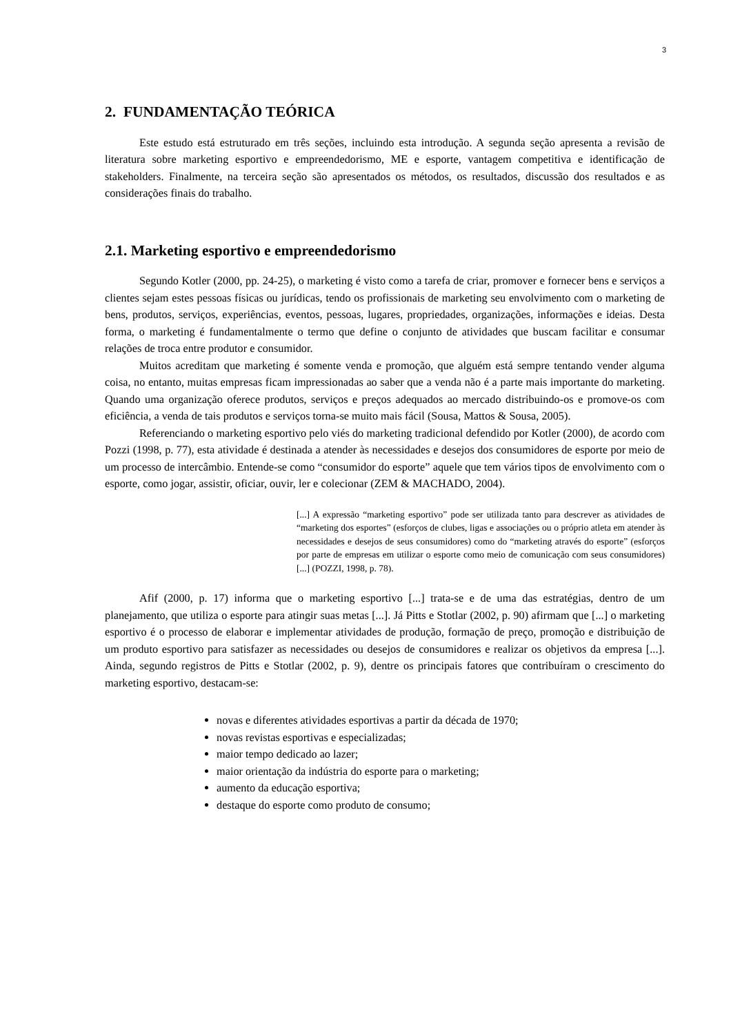3
2. FUNDAMENTAÇÃO TEÓRICA
Este estudo está estruturado em três seções, incluindo esta introdução. A segunda seção apresenta a revisão de literatura sobre marketing esportivo e empreendedorismo, ME e esporte, vantagem competitiva e identificação de stakeholders. Finalmente, na terceira seção são apresentados os métodos, os resultados, discussão dos resultados e as considerações finais do trabalho.
2.1. Marketing esportivo e empreendedorismo
Segundo Kotler (2000, pp. 24-25), o marketing é visto como a tarefa de criar, promover e fornecer bens e serviços a clientes sejam estes pessoas físicas ou jurídicas, tendo os profissionais de marketing seu envolvimento com o marketing de bens, produtos, serviços, experiências, eventos, pessoas, lugares, propriedades, organizações, informações e ideias. Desta forma, o marketing é fundamentalmente o termo que define o conjunto de atividades que buscam facilitar e consumar relações de troca entre produtor e consumidor.
Muitos acreditam que marketing é somente venda e promoção, que alguém está sempre tentando vender alguma coisa, no entanto, muitas empresas ficam impressionadas ao saber que a venda não é a parte mais importante do marketing. Quando uma organização oferece produtos, serviços e preços adequados ao mercado distribuindo-os e promove-os com eficiência, a venda de tais produtos e serviços torna-se muito mais fácil (Sousa, Mattos & Sousa, 2005).
Referenciando o marketing esportivo pelo viés do marketing tradicional defendido por Kotler (2000), de acordo com Pozzi (1998, p. 77), esta atividade é destinada a atender às necessidades e desejos dos consumidores de esporte por meio de um processo de intercâmbio. Entende-se como “consumidor do esporte” aquele que tem vários tipos de envolvimento com o esporte, como jogar, assistir, oficiar, ouvir, ler e colecionar (ZEM & MACHADO, 2004).
[...] A expressão “marketing esportivo” pode ser utilizada tanto para descrever as atividades de “marketing dos esportes” (esforços de clubes, ligas e associações ou o próprio atleta em atender às necessidades e desejos de seus consumidores) como do “marketing através do esporte” (esforços por parte de empresas em utilizar o esporte como meio de comunicação com seus consumidores) [...] (POZZI, 1998, p. 78).
Afif (2000, p. 17) informa que o marketing esportivo [...] trata-se e de uma das estratégias, dentro de um planejamento, que utiliza o esporte para atingir suas metas [...]. Já Pitts e Stotlar (2002, p. 90) afirmam que [...] o marketing esportivo é o processo de elaborar e implementar atividades de produção, formação de preço, promoção e distribuição de um produto esportivo para satisfazer as necessidades ou desejos de consumidores e realizar os objetivos da empresa [...]. Ainda, segundo registros de Pitts e Stotlar (2002, p. 9), dentre os principais fatores que contribuíram o crescimento do marketing esportivo, destacam-se:
novas e diferentes atividades esportivas a partir da década de 1970;
novas revistas esportivas e especializadas;
maior tempo dedicado ao lazer;
maior orientação da indústria do esporte para o marketing;
aumento da educação esportiva;
destaque do esporte como produto de consumo;